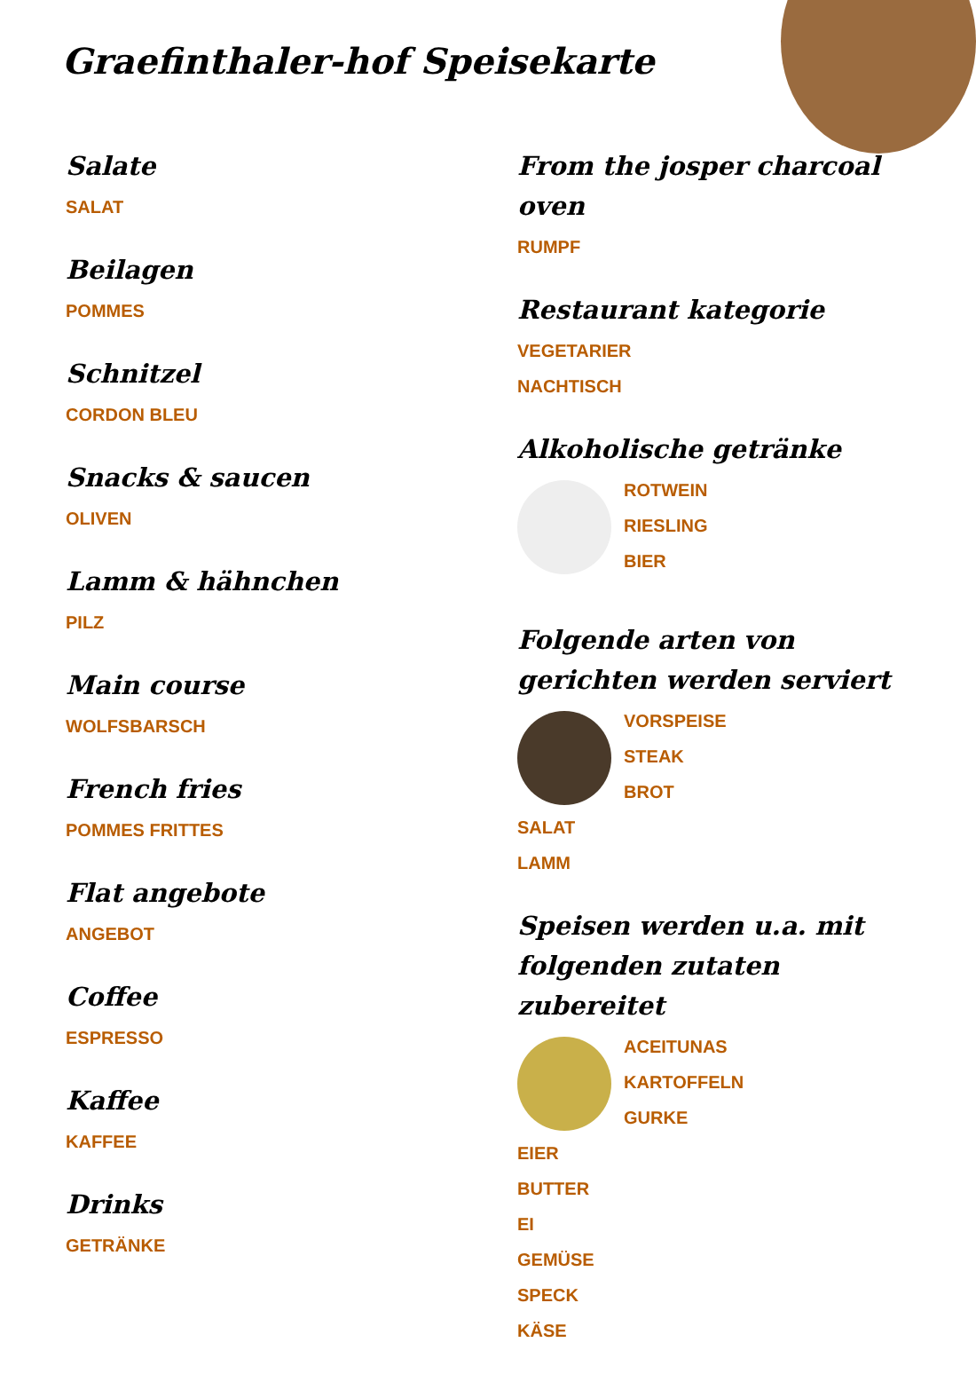Graefinthaler-hof Speisekarte
Salate
SALAT
Beilagen
POMMES
Schnitzel
CORDON BLEU
Snacks & saucen
OLIVEN
Lamm & hähnchen
PILZ
Main course
WOLFSBARSCH
French fries
POMMES FRITTES
Flat angebote
ANGEBOT
Coffee
ESPRESSO
Kaffee
KAFFEE
Drinks
GETRÄNKE
From the josper charcoal oven
RUMPF
Restaurant kategorie
VEGETARIER
NACHTISCH
Alkoholische getränke
ROTWEIN
RIESLING
BIER
Folgende arten von gerichten werden serviert
VORSPEISE
STEAK
BROT
SALAT
LAMM
Speisen werden u.a. mit folgenden zutaten zubereitet
ACEITUNAS
KARTOFFELN
GURKE
EIER
BUTTER
EI
GEMÜSE
SPECK
KÄSE